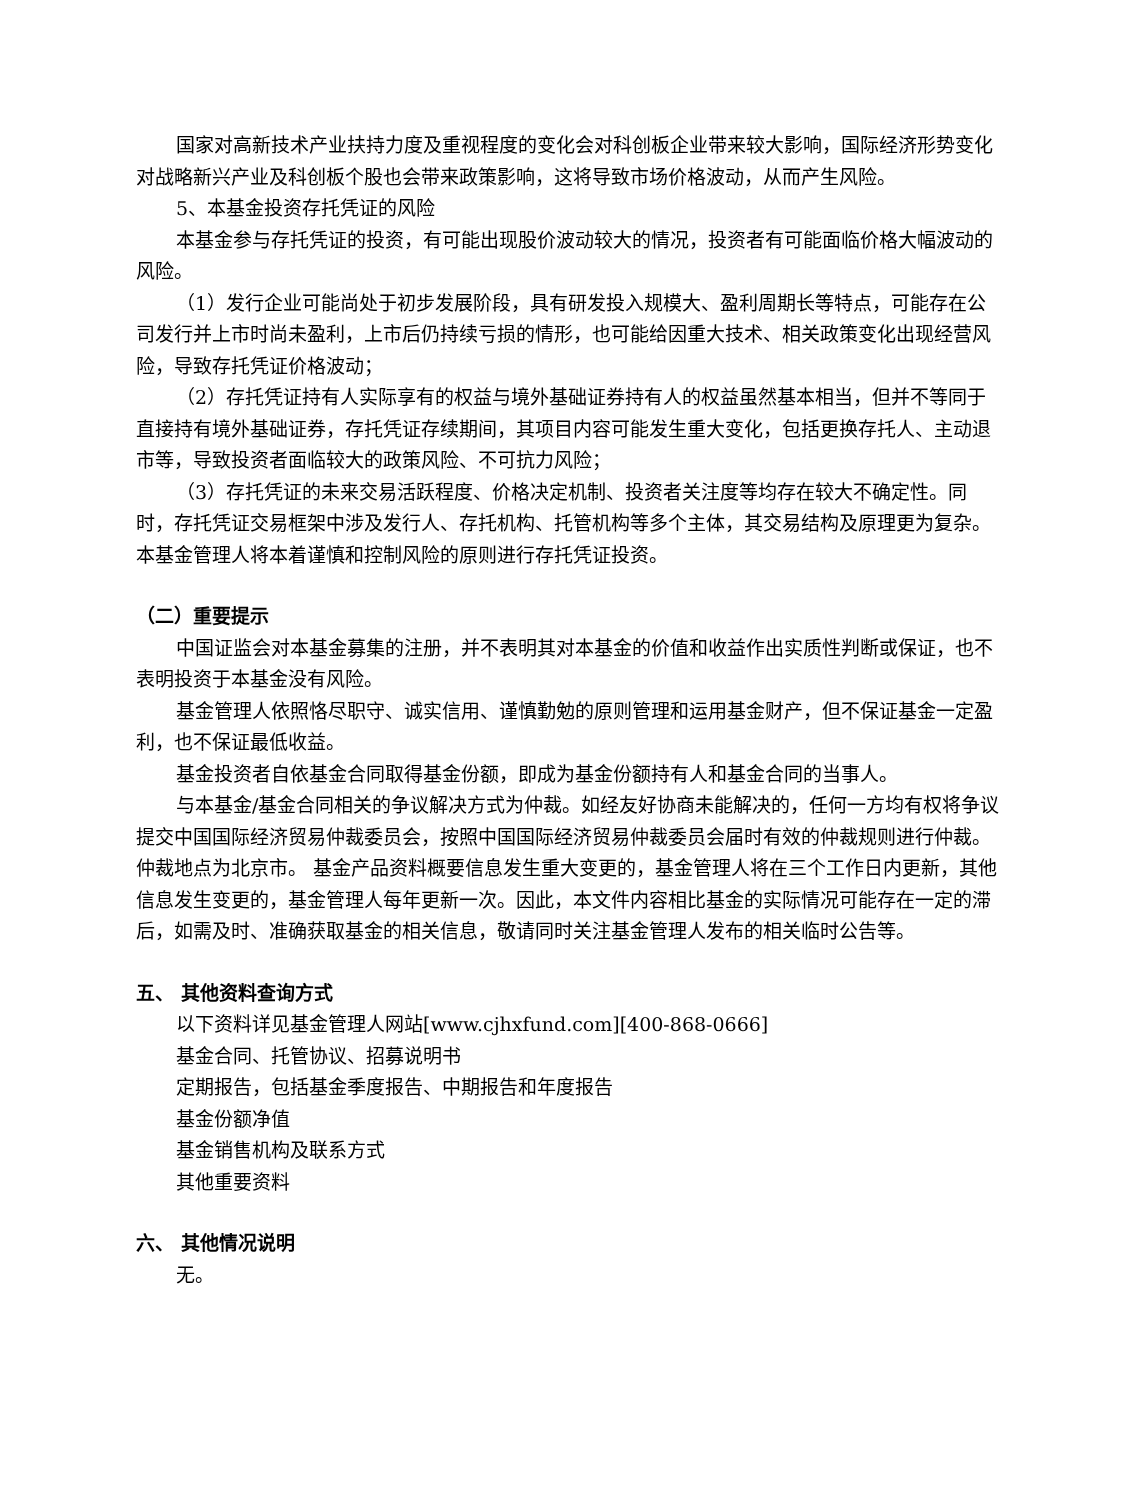国家对高新技术产业扶持力度及重视程度的变化会对科创板企业带来较大影响，国际经济形势变化对战略新兴产业及科创板个股也会带来政策影响，这将导致市场价格波动，从而产生风险。
5、本基金投资存托凭证的风险
本基金参与存托凭证的投资，有可能出现股价波动较大的情况，投资者有可能面临价格大幅波动的风险。
（1）发行企业可能尚处于初步发展阶段，具有研发投入规模大、盈利周期长等特点，可能存在公司发行并上市时尚未盈利，上市后仍持续亏损的情形，也可能给因重大技术、相关政策变化出现经营风险，导致存托凭证价格波动；
（2）存托凭证持有人实际享有的权益与境外基础证券持有人的权益虽然基本相当，但并不等同于直接持有境外基础证券，存托凭证存续期间，其项目内容可能发生重大变化，包括更换存托人、主动退市等，导致投资者面临较大的政策风险、不可抗力风险；
（3）存托凭证的未来交易活跃程度、价格决定机制、投资者关注度等均存在较大不确定性。同时，存托凭证交易框架中涉及发行人、存托机构、托管机构等多个主体，其交易结构及原理更为复杂。本基金管理人将本着谨慎和控制风险的原则进行存托凭证投资。
（二）重要提示
中国证监会对本基金募集的注册，并不表明其对本基金的价值和收益作出实质性判断或保证，也不表明投资于本基金没有风险。
基金管理人依照恪尽职守、诚实信用、谨慎勤勉的原则管理和运用基金财产，但不保证基金一定盈利，也不保证最低收益。
基金投资者自依基金合同取得基金份额，即成为基金份额持有人和基金合同的当事人。
与本基金/基金合同相关的争议解决方式为仲裁。如经友好协商未能解决的，任何一方均有权将争议提交中国国际经济贸易仲裁委员会，按照中国国际经济贸易仲裁委员会届时有效的仲裁规则进行仲裁。仲裁地点为北京市。 基金产品资料概要信息发生重大变更的，基金管理人将在三个工作日内更新，其他信息发生变更的，基金管理人每年更新一次。因此，本文件内容相比基金的实际情况可能存在一定的滞后，如需及时、准确获取基金的相关信息，敬请同时关注基金管理人发布的相关临时公告等。
五、 其他资料查询方式
以下资料详见基金管理人网站[www.cjhxfund.com][400-868-0666]
基金合同、托管协议、招募说明书
定期报告，包括基金季度报告、中期报告和年度报告
基金份额净值
基金销售机构及联系方式
其他重要资料
六、 其他情况说明
无。